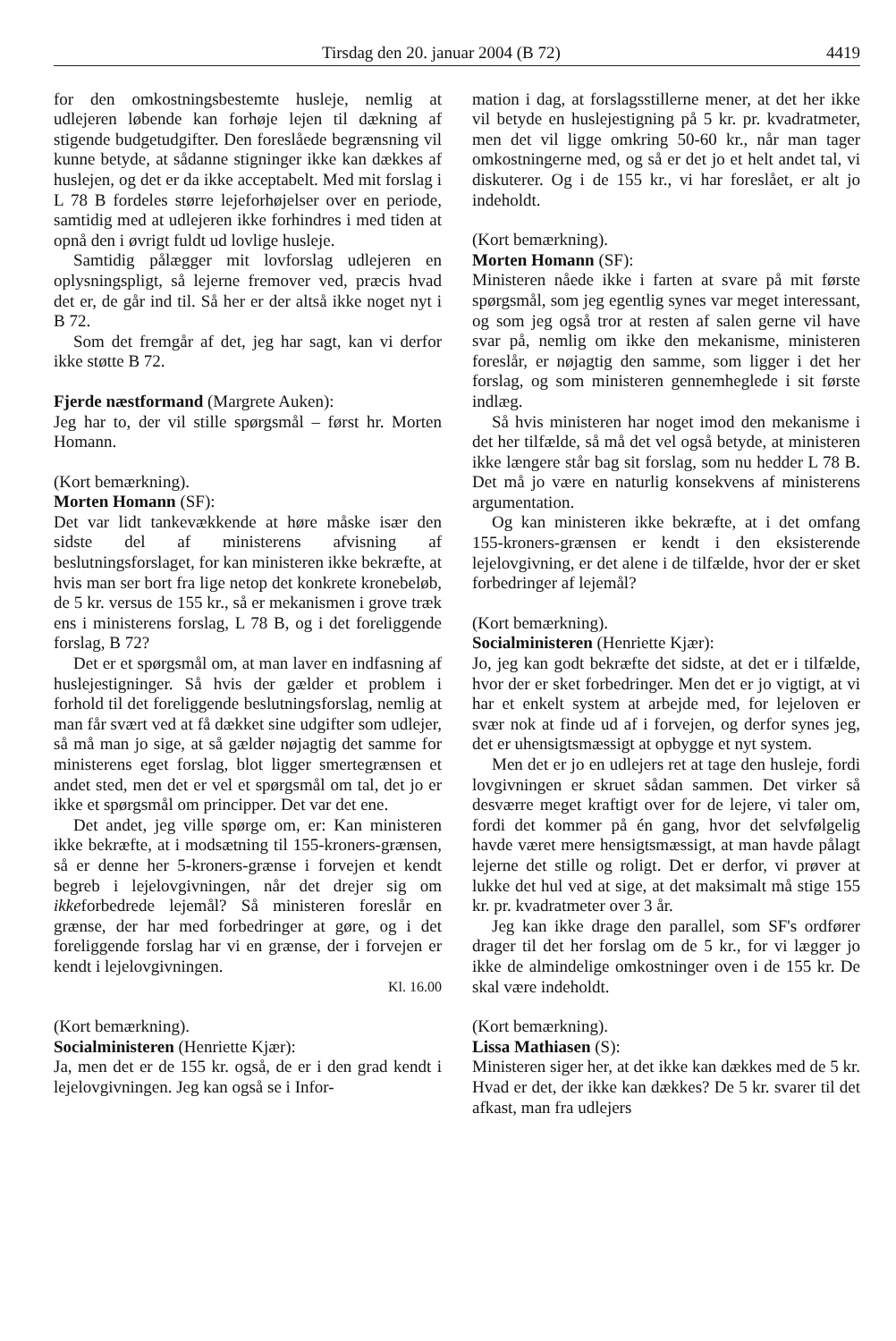Tirsdag den 20. januar 2004 (B 72) 4419
for den omkostningsbestemte husleje, nemlig at udlejeren løbende kan forhøje lejen til dækning af stigende budgetudgifter. Den foreslåede begrænsning vil kunne betyde, at sådanne stigninger ikke kan dækkes af huslejen, og det er da ikke acceptabelt. Med mit forslag i L 78 B fordeles større lejeforhøjelser over en periode, samtidig med at udlejeren ikke forhindres i med tiden at opnå den i øvrigt fuldt ud lovlige husleje.
Samtidig pålægger mit lovforslag udlejeren en oplysningspligt, så lejerne fremover ved, præcis hvad det er, de går ind til. Så her er der altså ikke noget nyt i B 72.
Som det fremgår af det, jeg har sagt, kan vi derfor ikke støtte B 72.
Fjerde næstformand (Margrete Auken):
Jeg har to, der vil stille spørgsmål – først hr. Morten Homann.
(Kort bemærkning).
Morten Homann (SF):
Det var lidt tankevækkende at høre måske især den sidste del af ministerens afvisning af beslutningsforslaget, for kan ministeren ikke bekræfte, at hvis man ser bort fra lige netop det konkrete kronebeløb, de 5 kr. versus de 155 kr., så er mekanismen i grove træk ens i ministerens forslag, L 78 B, og i det foreliggende forslag, B 72?
Det er et spørgsmål om, at man laver en indfasning af huslejestigninger. Så hvis der gælder et problem i forhold til det foreliggende beslutningsforslag, nemlig at man får svært ved at få dækket sine udgifter som udlejer, så må man jo sige, at så gælder nøjagtig det samme for ministerens eget forslag, blot ligger smertegrænsen et andet sted, men det er vel et spørgsmål om tal, det jo er ikke et spørgsmål om principper. Det var det ene.
Det andet, jeg ville spørge om, er: Kan ministeren ikke bekræfte, at i modsætning til 155-kroners-grænsen, så er denne her 5-kroners-grænse i forvejen et kendt begreb i lejelovgivningen, når det drejer sig om ikkeforbedrede lejemål? Så ministeren foreslår en grænse, der har med forbedringer at gøre, og i det foreliggende forslag har vi en grænse, der i forvejen er kendt i lejelovgivningen.
Kl. 16.00
(Kort bemærkning).
Socialministeren (Henriette Kjær):
Ja, men det er de 155 kr. også, de er i den grad kendt i lejelovgivningen. Jeg kan også se i Infor-
mation i dag, at forslagsstillerne mener, at det her ikke vil betyde en huslejestigning på 5 kr. pr. kvadratmeter, men det vil ligge omkring 50-60 kr., når man tager omkostningerne med, og så er det jo et helt andet tal, vi diskuterer. Og i de 155 kr., vi har foreslået, er alt jo indeholdt.
(Kort bemærkning).
Morten Homann (SF):
Ministeren nåede ikke i farten at svare på mit første spørgsmål, som jeg egentlig synes var meget interessant, og som jeg også tror at resten af salen gerne vil have svar på, nemlig om ikke den mekanisme, ministeren foreslår, er nøjagtig den samme, som ligger i det her forslag, og som ministeren gennemheglede i sit første indlæg.
Så hvis ministeren har noget imod den mekanisme i det her tilfælde, så må det vel også betyde, at ministeren ikke længere står bag sit forslag, som nu hedder L 78 B. Det må jo være en naturlig konsekvens af ministerens argumentation.
Og kan ministeren ikke bekræfte, at i det omfang 155-kroners-grænsen er kendt i den eksisterende lejelovgivning, er det alene i de tilfælde, hvor der er sket forbedringer af lejemål?
(Kort bemærkning).
Socialministeren (Henriette Kjær):
Jo, jeg kan godt bekræfte det sidste, at det er i tilfælde, hvor der er sket forbedringer. Men det er jo vigtigt, at vi har et enkelt system at arbejde med, for lejeloven er svær nok at finde ud af i forvejen, og derfor synes jeg, det er uhensigtsmæssigt at opbygge et nyt system.
Men det er jo en udlejers ret at tage den husleje, fordi lovgivningen er skruet sådan sammen. Det virker så desværre meget kraftigt over for de lejere, vi taler om, fordi det kommer på én gang, hvor det selvfølgelig havde været mere hensigtsmæssigt, at man havde pålagt lejerne det stille og roligt. Det er derfor, vi prøver at lukke det hul ved at sige, at det maksimalt må stige 155 kr. pr. kvadratmeter over 3 år.
Jeg kan ikke drage den parallel, som SF's ordfører drager til det her forslag om de 5 kr., for vi lægger jo ikke de almindelige omkostninger oven i de 155 kr. De skal være indeholdt.
(Kort bemærkning).
Lissa Mathiasen (S):
Ministeren siger her, at det ikke kan dækkes med de 5 kr. Hvad er det, der ikke kan dækkes? De 5 kr. svarer til det afkast, man fra udlejers